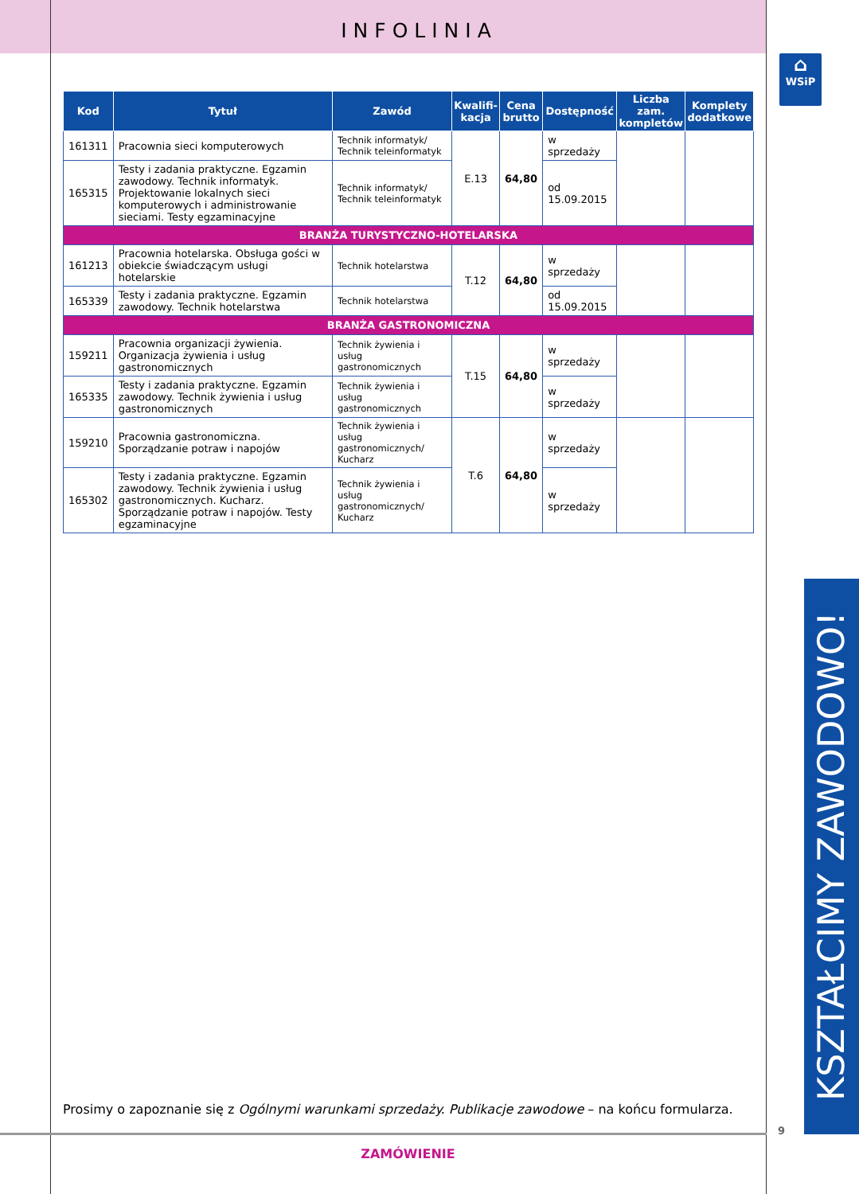INFOLINIA
⌂
WSiP
| Kod | Tytuł | Zawód | Kwalifi- kacja | Cena brutto | Dostępność | Liczba zam. kompletów | Komplety dodatkowe |
| --- | --- | --- | --- | --- | --- | --- | --- |
| 161311 | Pracownia sieci komputerowych | Technik informatyk/ Technik teleinformatyk | E.13 | 64,80 | w sprzedaży | | |
| 165315 | Testy i zadania praktyczne. Egzamin zawodowy. Technik informatyk. Projektowanie lokalnych sieci komputerowych i administrowanie sieciami. Testy egzaminacyjne | Technik informatyk/ Technik teleinformatyk | | | od 15.09.2015 | | |
| BRANŻA TURYSTYCZNO-HOTELARSKA | | | | | | | |
| 161213 | Pracownia hotelarska. Obsługa gości w obiekcie świadczącym usługi hotelarskie | Technik hotelarstwa | T.12 | 64,80 | w sprzedaży | | |
| 165339 | Testy i zadania praktyczne. Egzamin zawodowy. Technik hotelarstwa | Technik hotelarstwa | | | od 15.09.2015 | | |
| BRANŻA GASTRONOMICZNA | | | | | | | |
| 159211 | Pracownia organizacji żywienia. Organizacja żywienia i usług gastronomicznych | Technik żywienia i usług gastronomicznych | T.15 | 64,80 | w sprzedaży | | |
| 165335 | Testy i zadania praktyczne. Egzamin zawodowy. Technik żywienia i usług gastronomicznych | Technik żywienia i usług gastronomicznych | | | w sprzedaży | | |
| 159210 | Pracownia gastronomiczna. Sporządzanie potraw i napojów | Technik żywienia i usług gastronomicznych/ Kucharz | T.6 | 64,80 | w sprzedaży | | |
| 165302 | Testy i zadania praktyczne. Egzamin zawodowy. Technik żywienia i usług gastronomicznych. Kucharz. Sporządzanie potraw i napojów. Testy egzaminacyjne | Technik żywienia i usług gastronomicznych/ Kucharz | | | w sprzedaży | | |
KSZTAŁCIMY ZAWODOWO!
Prosimy o zapoznanie się z Ogólnymi warunkami sprzedaży. Publikacje zawodowe – na końcu formularza.
9
ZAMÓWIENIE